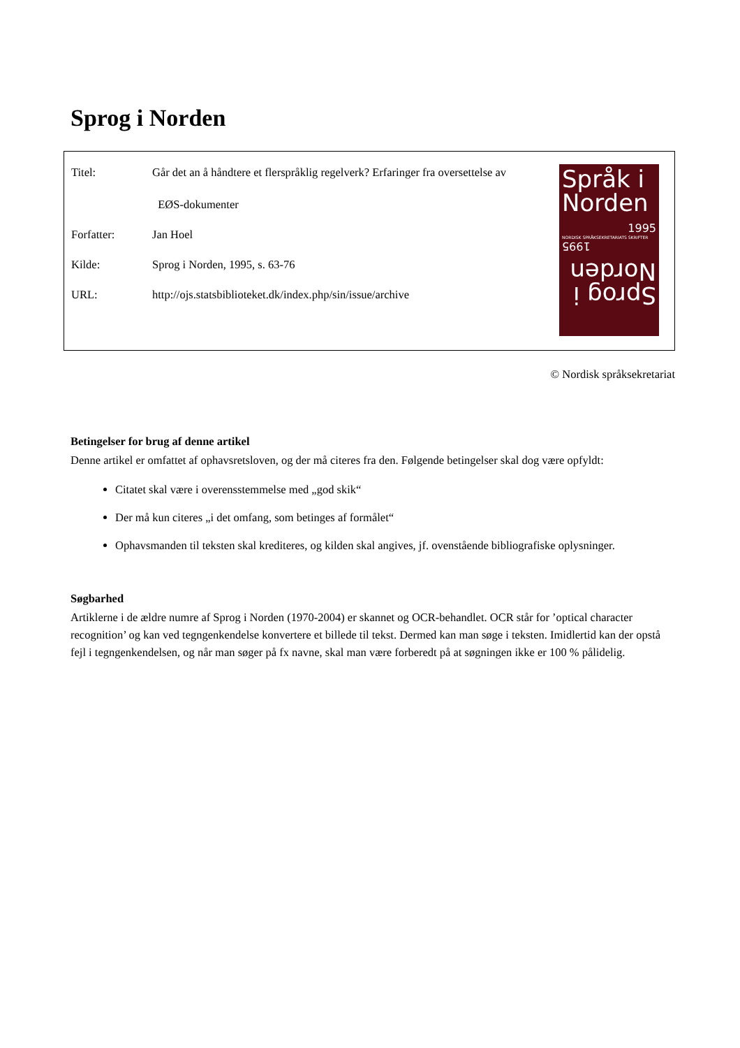Sprog i Norden
Titel: Går det an å håndtere et flerspråklig regelverk? Erfaringer fra oversettelse av
EØS-dokumenter
Forfatter: Jan Hoel
Kilde: Sprog i Norden, 1995, s. 63-76
URL: http://ojs.statsbiblioteket.dk/index.php/sin/issue/archive
Språk i Norden
1995
NORDISK SPRÅKSEKRETARIATS SKRIFTER
Sprog i Norden
1995
© Nordisk språksekretariat
Betingelser for brug af denne artikel
Denne artikel er omfattet af ophavsretsloven, og der må citeres fra den. Følgende betingelser skal dog være opfyldt:
Citatet skal være i overensstemmelse med „god skik“
Der må kun citeres „i det omfang, som betinges af formålet“
Ophavsmanden til teksten skal krediteres, og kilden skal angives, jf. ovenstående bibliografiske oplysninger.
Søgbarhed
Artiklerne i de ældre numre af Sprog i Norden (1970-2004) er skannet og OCR-behandlet. OCR står for ’optical character recognition’ og kan ved tegngenkendelse konvertere et billede til tekst. Dermed kan man søge i teksten. Imidlertid kan der opstå fejl i tegngenkendelsen, og når man søger på fx navne, skal man være forberedt på at søgningen ikke er 100 % pålidelig.